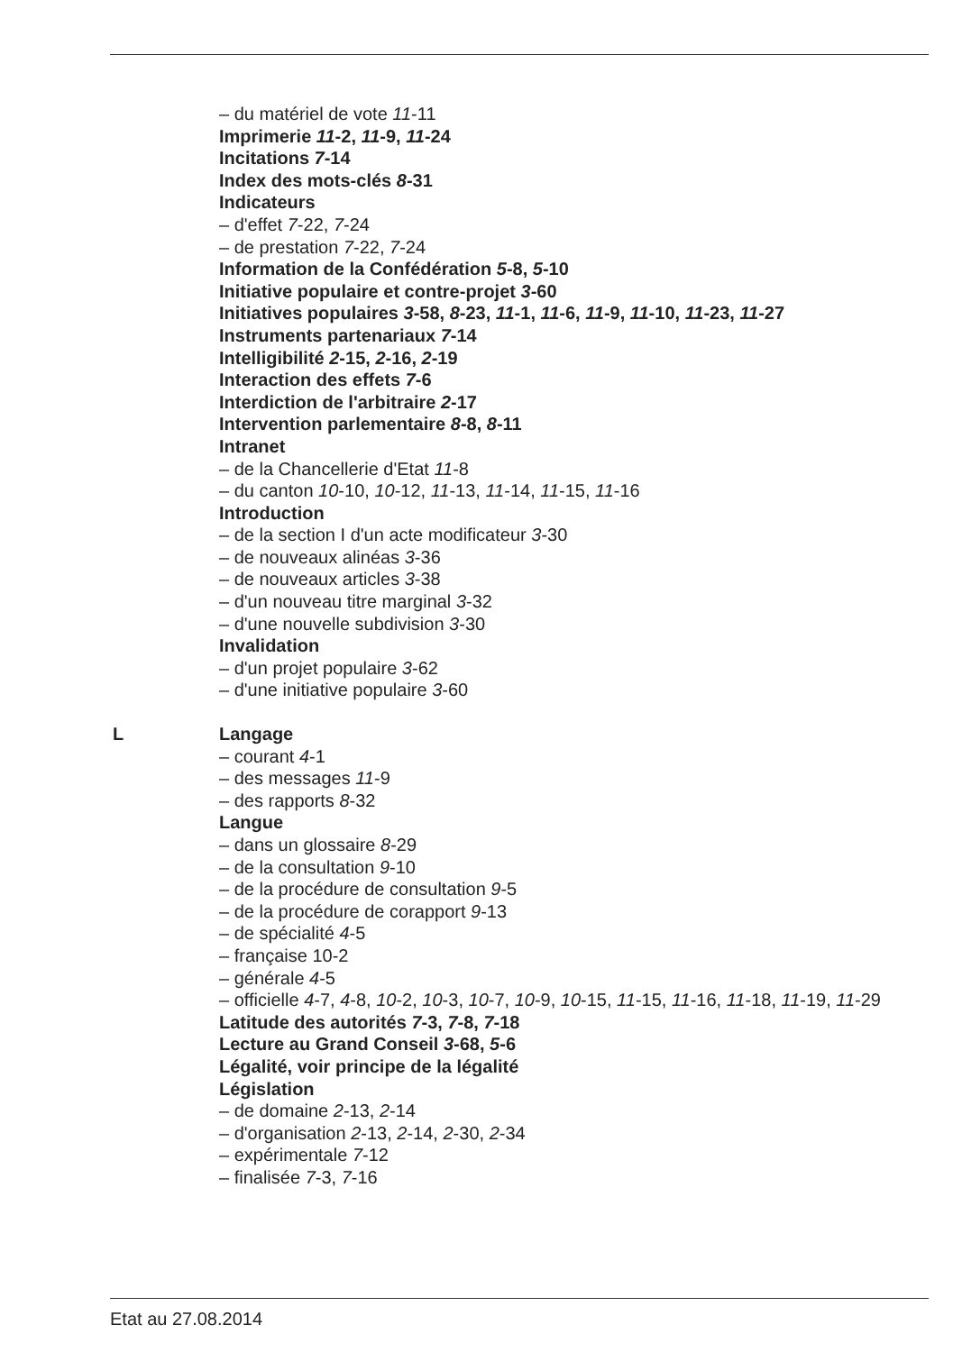– du matériel de vote 11-11
Imprimerie 11-2, 11-9, 11-24
Incitations 7-14
Index des mots-clés 8-31
Indicateurs
– d'effet 7-22, 7-24
– de prestation 7-22, 7-24
Information de la Confédération 5-8, 5-10
Initiative populaire et contre-projet 3-60
Initiatives populaires 3-58, 8-23, 11-1, 11-6, 11-9, 11-10, 11-23, 11-27
Instruments partenariaux 7-14
Intelligibilité 2-15, 2-16, 2-19
Interaction des effets 7-6
Interdiction de l'arbitraire 2-17
Intervention parlementaire 8-8, 8-11
Intranet
– de la Chancellerie d'Etat 11-8
– du canton 10-10, 10-12, 11-13, 11-14, 11-15, 11-16
Introduction
– de la section I d'un acte modificateur 3-30
– de nouveaux alinéas 3-36
– de nouveaux articles 3-38
– d'un nouveau titre marginal 3-32
– d'une nouvelle subdivision 3-30
Invalidation
– d'un projet populaire 3-62
– d'une initiative populaire 3-60
L Langage
– courant 4-1
– des messages 11-9
– des rapports 8-32
Langue
– dans un glossaire 8-29
– de la consultation 9-10
– de la procédure de consultation 9-5
– de la procédure de corapport 9-13
– de spécialité 4-5
– française 10-2
– générale 4-5
– officielle 4-7, 4-8, 10-2, 10-3, 10-7, 10-9, 10-15, 11-15, 11-16, 11-18, 11-19, 11-29
Latitude des autorités 7-3, 7-8, 7-18
Lecture au Grand Conseil 3-68, 5-6
Légalité, voir principe de la légalité
Législation
– de domaine 2-13, 2-14
– d'organisation 2-13, 2-14, 2-30, 2-34
– expérimentale 7-12
– finalisée 7-3, 7-16
Etat au 27.08.2014